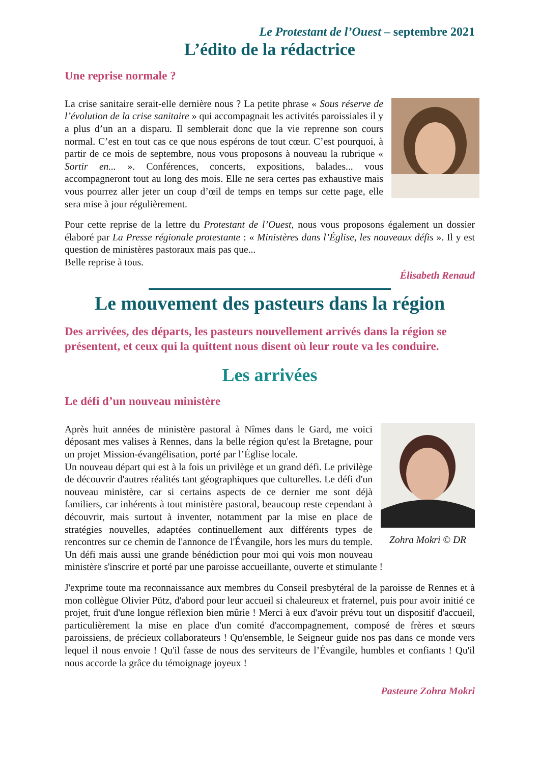Le Protestant de l’Ouest – septembre 2021
L’édito de la rédactrice
Une reprise normale ?
La crise sanitaire serait-elle dernière nous ? La petite phrase « Sous réserve de l’évolution de la crise sanitaire » qui accompagnait les activités paroissiales il y a plus d’un an a disparu. Il semblerait donc que la vie reprenne son cours normal. C’est en tout cas ce que nous espérons de tout cœur. C’est pourquoi, à partir de ce mois de septembre, nous vous proposons à nouveau la rubrique « Sortir en... ». Conférences, concerts, expositions, balades... vous accompagneront tout au long des mois. Elle ne sera certes pas exhaustive mais vous pourrez aller jeter un coup d’œil de temps en temps sur cette page, elle sera mise à jour régulièrement.
Pour cette reprise de la lettre du Protestant de l’Ouest, nous vous proposons également un dossier élaboré par La Presse régionale protestante : « Ministères dans l’Église, les nouveaux défis ». Il y est question de ministères pastoraux mais pas que...
Belle reprise à tous.
Élisabeth Renaud
Le mouvement des pasteurs dans la région
Des arrivées, des départs, les pasteurs nouvellement arrivés dans la région se présentent, et ceux qui la quittent nous disent où leur route va les conduire.
Les arrivées
Le défi d’un nouveau ministère
Zohra Mokri © DR
Après huit années de ministère pastoral à Nîmes dans le Gard, me voici déposant mes valises à Rennes, dans la belle région qu'est la Bretagne, pour un projet Mission-évangélisation, porté par l’Église locale.
Un nouveau départ qui est à la fois un privilège et un grand défi. Le privilège de découvrir d'autres réalités tant géographiques que culturelles. Le défi d'un nouveau ministère, car si certains aspects de ce dernier me sont déjà familiers, car inhérents à tout ministère pastoral, beaucoup reste cependant à découvrir, mais surtout à inventer, notamment par la mise en place de stratégies nouvelles, adaptées continuellement aux différents types de rencontres sur ce chemin de l'annonce de l'Évangile, hors les murs du temple. Un défi mais aussi une grande bénédiction pour moi qui vois mon nouveau ministère s'inscrire et porté par une paroisse accueillante, ouverte et stimulante !
J'exprime toute ma reconnaissance aux membres du Conseil presbytéral de la paroisse de Rennes et à mon collègue Olivier Pütz, d'abord pour leur accueil si chaleureux et fraternel, puis pour avoir initié ce projet, fruit d'une longue réflexion bien mûrie ! Merci à eux d'avoir prévu tout un dispositif d'accueil, particulièrement la mise en place d'un comité d'accompagnement, composé de frères et sœurs paroissiens, de précieux collaborateurs ! Qu'ensemble, le Seigneur guide nos pas dans ce monde vers lequel il nous envoie ! Qu'il fasse de nous des serviteurs de l’Évangile, humbles et confiants ! Qu'il nous accorde la grâce du témoignage joyeux !
Pasteure Zohra Mokri